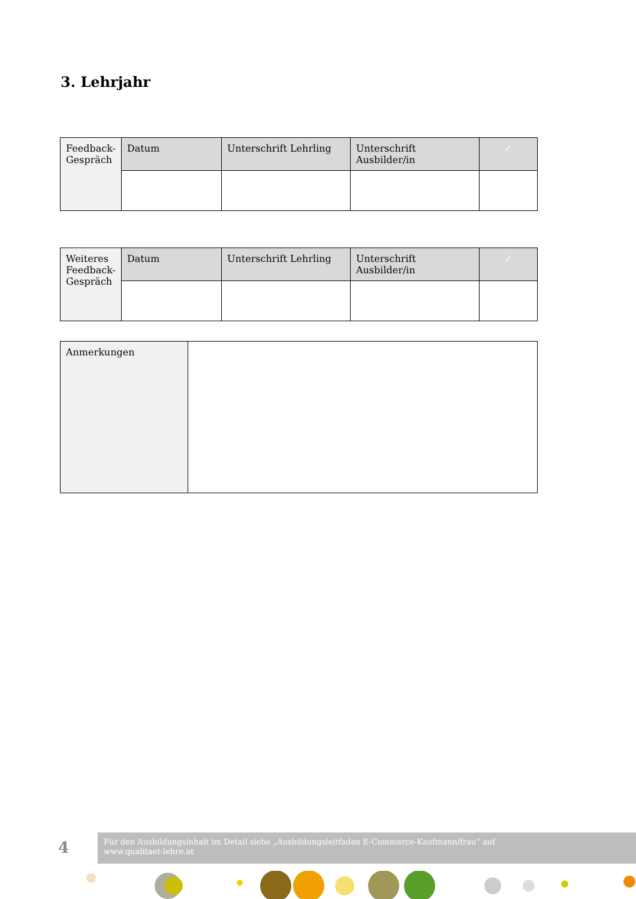3. Lehrjahr
| Feedback- Gespräch | Datum | Unterschrift Lehrling | Unterschrift Ausbilder/in | ✓ |
| Weiteres Feedback- Gespräch | Datum | Unterschrift Lehrling | Unterschrift Ausbilder/in | ✓ |
| Anmerkungen | |
4
Für den Ausbildungsinhalt im Detail siehe „Ausbildungsleitfaden E-Commerce-Kaufmann/frau“ auf
www.qualitaet-lehre.at